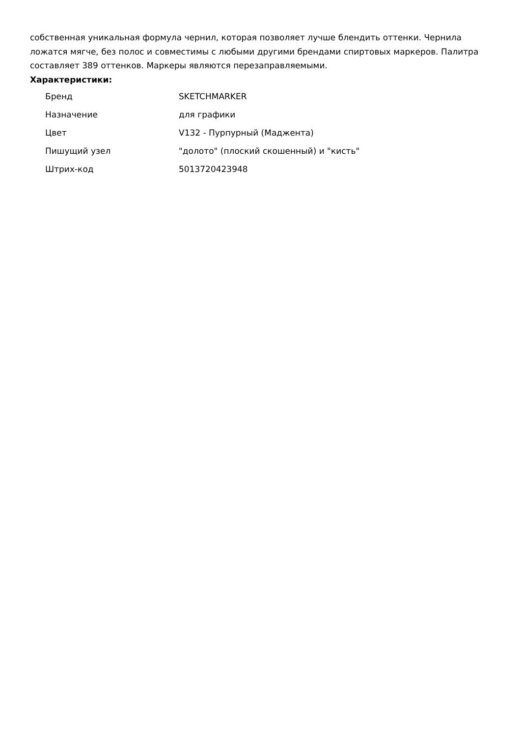собственная уникальная формула чернил, которая позволяет лучше блендить оттенки. Чернила ложатся мягче, без полос и совместимы с любыми другими брендами спиртовых маркеров. Палитра составляет 389 оттенков. Маркеры являются перезаправляемыми.
Характеристики:
| Бренд | SKETCHMARKER |
| Назначение | для графики |
| Цвет | V132 - Пурпурный (Маджента) |
| Пишущий узел | "долото" (плоский скошенный) и "кисть" |
| Штрих-код | 5013720423948 |